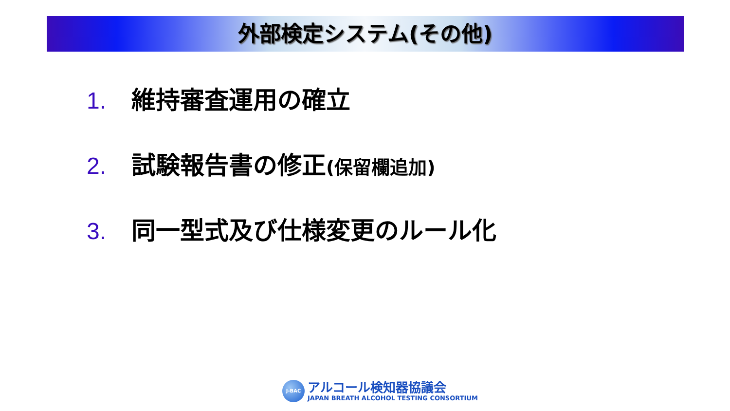外部検定システム(その他)
1. 維持審査運用の確立
2. 試験報告書の修正(保留欄追加)
3. 同一型式及び仕様変更のルール化
J-BAC
アルコール検知器協議会
JAPAN BREATH ALCOHOL TESTING CONSORTIUM